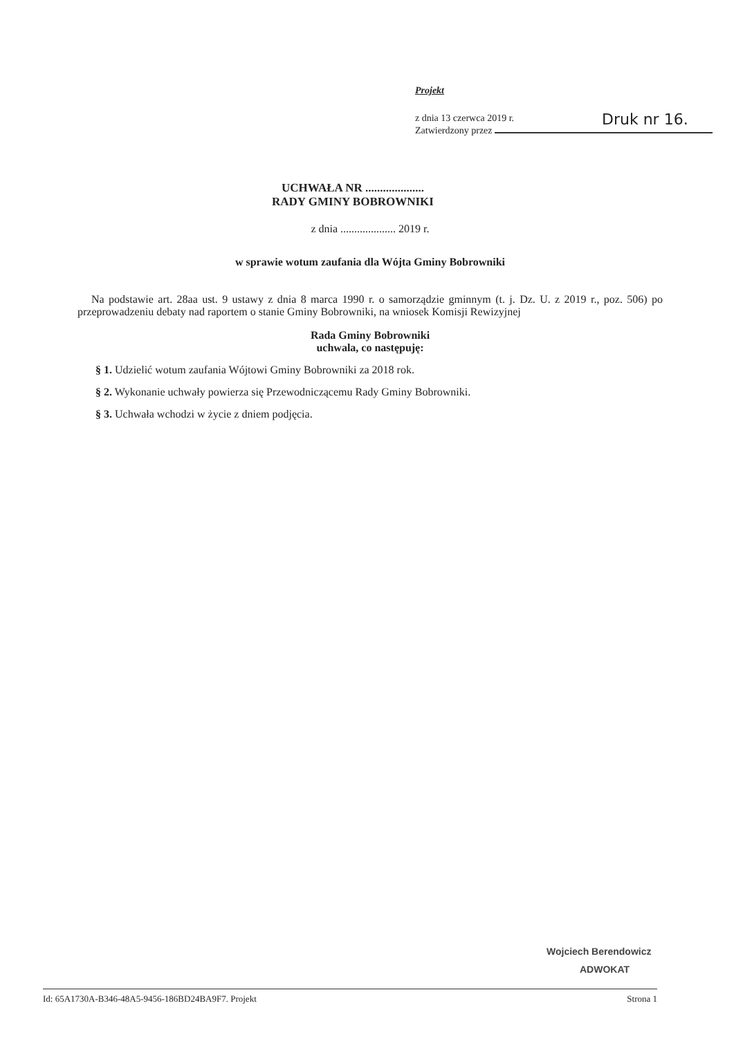Projekt
z dnia 13 czerwca 2019 r.
Zatwierdzony przez
Druk nr 16.
UCHWAŁA NR ....................
RADY GMINY BOBROWNIKI
z dnia .................... 2019 r.
w sprawie wotum zaufania dla Wójta Gminy Bobrowniki
Na podstawie art. 28aa ust. 9 ustawy z dnia 8 marca 1990 r. o samorządzie gminnym (t. j. Dz. U. z 2019 r., poz. 506) po przeprowadzeniu debaty nad raportem o stanie Gminy Bobrowniki, na wniosek Komisji Rewizyjnej
Rada Gminy Bobrowniki
uchwala, co następuję:
§ 1. Udzielić wotum zaufania Wójtowi Gminy Bobrowniki za 2018 rok.
§ 2. Wykonanie uchwały powierza się Przewodniczącemu Rady Gminy Bobrowniki.
§ 3. Uchwała wchodzi w życie z dniem podjęcia.
Wojciech Berendowicz
ADWOKAT
Id: 65A1730A-B346-48A5-9456-186BD24BA9F7. Projekt Strona 1